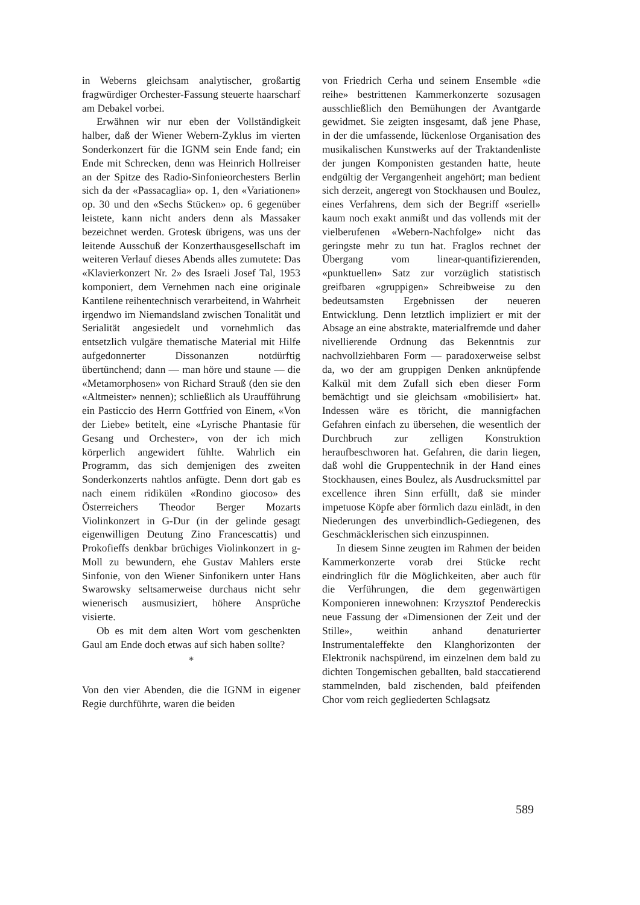in Weberns gleichsam analytischer, großartig fragwürdiger Orchester-Fassung steuerte haarscharf am Debakel vorbei.
Erwähnen wir nur eben der Vollständigkeit halber, daß der Wiener Webern-Zyklus im vierten Sonderkonzert für die IGNM sein Ende fand; ein Ende mit Schrecken, denn was Heinrich Hollreiser an der Spitze des Radio-Sinfonieorchesters Berlin sich da der «Passacaglia» op. 1, den «Variationen» op. 30 und den «Sechs Stücken» op. 6 gegenüber leistete, kann nicht anders denn als Massaker bezeichnet werden. Grotesk übrigens, was uns der leitende Ausschuß der Konzerthausgesellschaft im weiteren Verlauf dieses Abends alles zumutete: Das «Klavierkonzert Nr. 2» des Israeli Josef Tal, 1953 komponiert, dem Vernehmen nach eine originale Kantilene reihentechnisch verarbeitend, in Wahrheit irgendwo im Niemandsland zwischen Tonalität und Serialität angesiedelt und vornehmlich das entsetzlich vulgäre thematische Material mit Hilfe aufgedonnerter Dissonanzen notdürftig übertünchend; dann — man höre und staune — die «Metamorphosen» von Richard Strauß (den sie den «Altmeister» nennen); schließlich als Uraufführung ein Pasticcio des Herrn Gottfried von Einem, «Von der Liebe» betitelt, eine «Lyrische Phantasie für Gesang und Orchester», von der ich mich körperlich angewidert fühlte. Wahrlich ein Programm, das sich demjenigen des zweiten Sonderkonzerts nahtlos anfügte. Denn dort gab es nach einem ridikülen «Rondino giocoso» des Österreichers Theodor Berger Mozarts Violinkonzert in G-Dur (in der gelinde gesagt eigenwilligen Deutung Zino Francescattis) und Prokofieffs denkbar brüchiges Violinkonzert in g-Moll zu bewundern, ehe Gustav Mahlers erste Sinfonie, von den Wiener Sinfonikern unter Hans Swarowsky seltsamerweise durchaus nicht sehr wienerisch ausmusiziert, höhere Ansprüche visierte.
Ob es mit dem alten Wort vom geschenkten Gaul am Ende doch etwas auf sich haben sollte?
*
Von den vier Abenden, die die IGNM in eigener Regie durchführte, waren die beiden
von Friedrich Cerha und seinem Ensemble «die reihe» bestrittenen Kammerkonzerte sozusagen ausschließlich den Bemühungen der Avantgarde gewidmet. Sie zeigten insgesamt, daß jene Phase, in der die umfassende, lückenlose Organisation des musikalischen Kunstwerks auf der Traktandenliste der jungen Komponisten gestanden hatte, heute endgültig der Vergangenheit angehört; man bedient sich derzeit, angeregt von Stockhausen und Boulez, eines Verfahrens, dem sich der Begriff «seriell» kaum noch exakt anmißt und das vollends mit der vielberufenen «Webern-Nachfolge» nicht das geringste mehr zu tun hat. Fraglos rechnet der Übergang vom linear-quantifizierenden, «punktuellen» Satz zur vorzüglich statistisch greifbaren «gruppigen» Schreibweise zu den bedeutsamsten Ergebnissen der neueren Entwicklung. Denn letztlich impliziert er mit der Absage an eine abstrakte, materialfremde und daher nivellierende Ordnung das Bekenntnis zur nachvollziehbaren Form — paradoxerweise selbst da, wo der am gruppigen Denken anknüpfende Kalkül mit dem Zufall sich eben dieser Form bemächtigt und sie gleichsam «mobilisiert» hat. Indessen wäre es töricht, die mannigfachen Gefahren einfach zu übersehen, die wesentlich der Durchbruch zur zelligen Konstruktion heraufbeschworen hat. Gefahren, die darin liegen, daß wohl die Gruppentechnik in der Hand eines Stockhausen, eines Boulez, als Ausdrucksmittel par excellence ihren Sinn erfüllt, daß sie minder impetuose Köpfe aber förmlich dazu einlädt, in den Niederungen des unverbindlich-Gediegenen, des Geschmäcklerischen sich einzuspinnen.
In diesem Sinne zeugten im Rahmen der beiden Kammerkonzerte vorab drei Stücke recht eindringlich für die Möglichkeiten, aber auch für die Verführungen, die dem gegenwärtigen Komponieren innewohnen: Krzysztof Pendereckis neue Fassung der «Dimensionen der Zeit und der Stille», weithin anhand denaturierter Instrumentaleffekte den Klanghorizonten der Elektronik nachspürend, im einzelnen dem bald zu dichten Tongemischen geballten, bald staccatierend stammelnden, bald zischenden, bald pfeifenden Chor vom reich gegliederten Schlagsatz
589